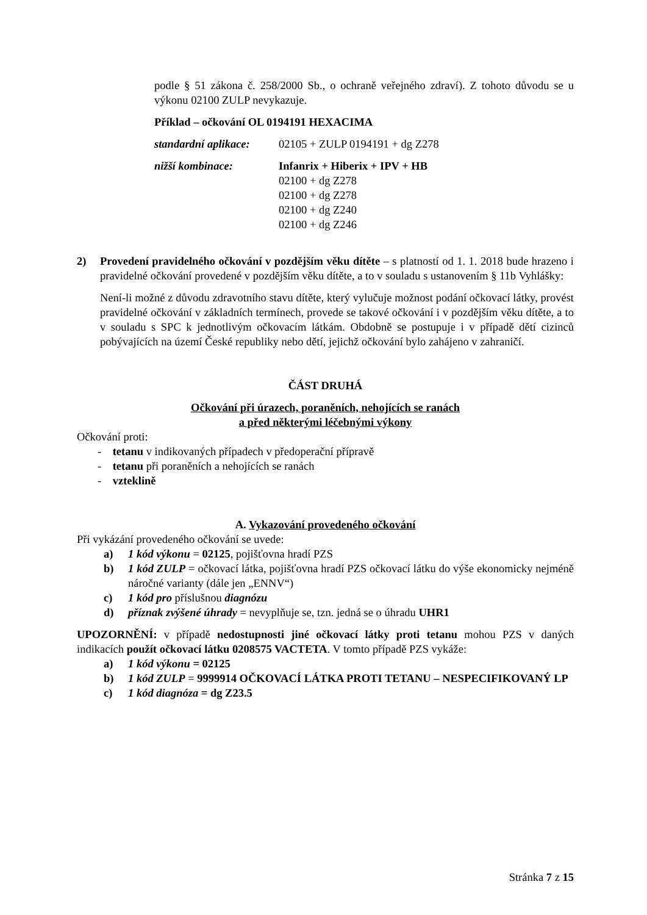podle § 51 zákona č. 258/2000 Sb., o ochraně veřejného zdraví). Z tohoto důvodu se u výkonu 02100 ZULP nevykazuje.
Příklad – očkování OL 0194191 HEXACIMA
standardní aplikace:
02105 + ZULP 0194191 + dg Z278
nižší kombinace: Infanrix + Hiberix + IPV + HB
02100 + dg Z278
02100 + dg Z278
02100 + dg Z240
02100 + dg Z246
2) Provedení pravidelného očkování v pozdějším věku dítěte – s platností od 1. 1. 2018 bude hrazeno i pravidelné očkování provedené v pozdějším věku dítěte, a to v souladu s ustanovením § 11b Vyhlášky:
Není-li možné z důvodu zdravotního stavu dítěte, který vylučuje možnost podání očkovací látky, provést pravidelné očkování v základních termínech, provede se takové očkování i v pozdějším věku dítěte, a to v souladu s SPC k jednotlivým očkovacím látkám. Obdobně se postupuje i v případě dětí cizinců pobývajících na území České republiky nebo dětí, jejichž očkování bylo zahájeno v zahraničí.
ČÁST DRUHÁ
Očkování při úrazech, poraněních, nehojících se ranách
a před některými léčebnými výkony
Očkování proti:
- tetanu v indikovaných případech v předoperační přípravě
- tetanu při poraněních a nehojících se ranách
- vzteklině
A. Vykazování provedeného očkování
Při vykázání provedeného očkování se uvede:
a) 1 kód výkonu = 02125, pojišťovna hradí PZS
b) 1 kód ZULP = očkovací látka, pojišťovna hradí PZS očkovací látku do výše ekonomicky nejméně náročné varianty (dále jen „ENNV“)
c) 1 kód pro příslušnou diagnózu
d) příznak zvýšené úhrady = nevyplňuje se, tzn. jedná se o úhradu UHR1
UPOZORNĚNÍ: v případě nedostupnosti jiné očkovací látky proti tetanu mohou PZS v daných indikacích použít očkovací látku 0208575 VACTETA. V tomto případě PZS vykáže:
a) 1 kód výkonu = 02125
b) 1 kód ZULP = 9999914 OČKOVACÍ LÁTKA PROTI TETANU – NESPECIFIKOVANÝ LP
c) 1 kód diagnóza = dg Z23.5
Stránka 7 z 15